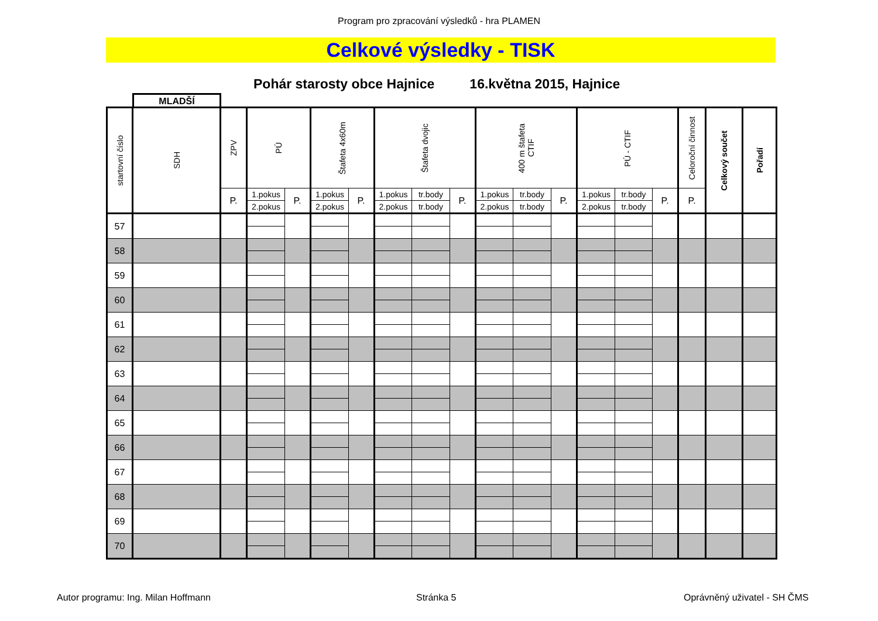Program pro zpracování výsledků - hra PLAMEN
Celkové výsledky - TISK
Pohár starosty obce Hajnice 16.května 2015, Hajnice
MLADŠÍ
| startovní číslo | SDH | ZPV | PÚ | | Štafeta 4x60m | | Štafeta dvojic | | | 400 m štafeta CTIF | | | PÚ - CTIF | | | Celoroční činnost | Celkový součet | Pořadí |
| | | P. | 1.pokus | P. | 1.pokus | P. | 1.pokus | tr.body | P. | 1.pokus | tr.body | P. | 1.pokus | tr.body | P. | P. | | |
| | | | 2.pokus | | 2.pokus | | 2.pokus | tr.body | | 2.pokus | tr.body | | 2.pokus | tr.body | | | | |
| 57 | | | | | | | | | | | | | | | | | | |
| 58 | | | | | | | | | | | | | | | | | | |
| 59 | | | | | | | | | | | | | | | | | | |
| 60 | | | | | | | | | | | | | | | | | | |
| 61 | | | | | | | | | | | | | | | | | | |
| 62 | | | | | | | | | | | | | | | | | | |
| 63 | | | | | | | | | | | | | | | | | | |
| 64 | | | | | | | | | | | | | | | | | | |
| 65 | | | | | | | | | | | | | | | | | | |
| 66 | | | | | | | | | | | | | | | | | | |
| 67 | | | | | | | | | | | | | | | | | | |
| 68 | | | | | | | | | | | | | | | | | | |
| 69 | | | | | | | | | | | | | | | | | | |
| 70 | | | | | | | | | | | | | | | | | | |
Autor programu: Ing. Milan Hoffmann Stránka 5 Oprávněný uživatel - SH ČMS